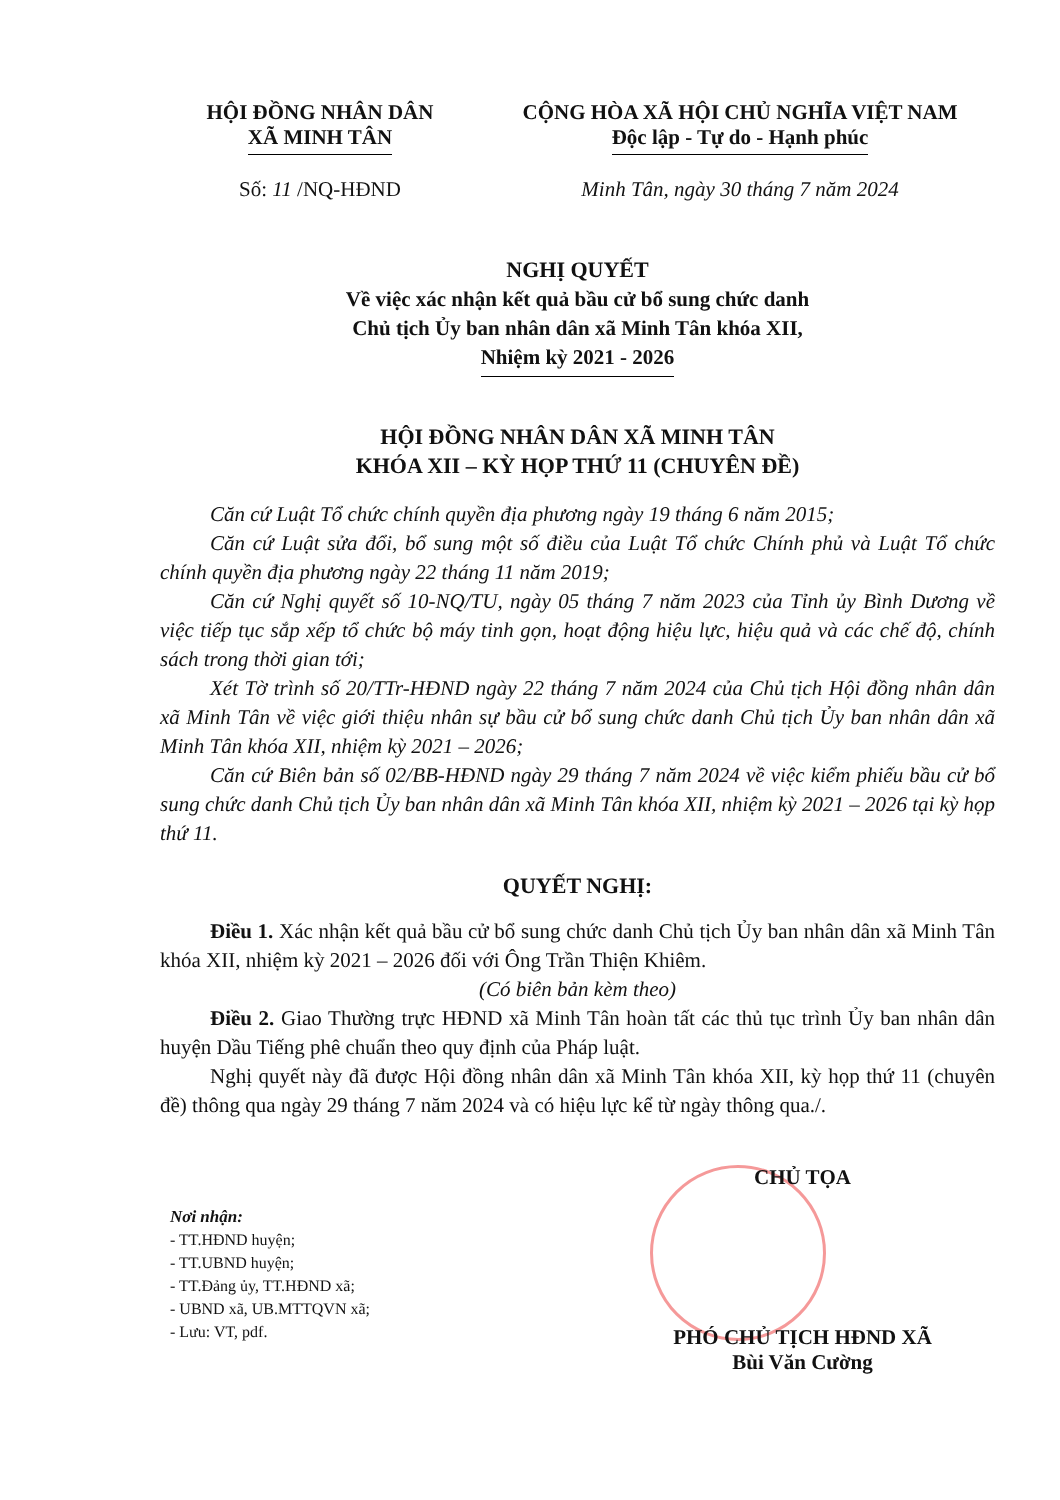HỘI ĐỒNG NHÂN DÂN
XÃ MINH TÂN
Số: 11 /NQ-HĐND
CỘNG HÒA XÃ HỘI CHỦ NGHĨA VIỆT NAM
Độc lập - Tự do - Hạnh phúc
Minh Tân, ngày 30 tháng 7 năm 2024
NGHỊ QUYẾT
Về việc xác nhận kết quả bầu cử bổ sung chức danh
Chủ tịch Ủy ban nhân dân xã Minh Tân khóa XII,
Nhiệm kỳ 2021 - 2026
HỘI ĐỒNG NHÂN DÂN XÃ MINH TÂN
KHÓA XII – KỲ HỌP THỨ 11 (CHUYÊN ĐỀ)
Căn cứ Luật Tổ chức chính quyền địa phương ngày 19 tháng 6 năm 2015;
Căn cứ Luật sửa đổi, bổ sung một số điều của Luật Tổ chức Chính phủ và Luật Tổ chức chính quyền địa phương ngày 22 tháng 11 năm 2019;
Căn cứ Nghị quyết số 10-NQ/TU, ngày 05 tháng 7 năm 2023 của Tỉnh ủy Bình Dương về việc tiếp tục sắp xếp tổ chức bộ máy tinh gọn, hoạt động hiệu lực, hiệu quả và các chế độ, chính sách trong thời gian tới;
Xét Tờ trình số 20/TTr-HĐND ngày 22 tháng 7 năm 2024 của Chủ tịch Hội đồng nhân dân xã Minh Tân về việc giới thiệu nhân sự bầu cử bổ sung chức danh Chủ tịch Ủy ban nhân dân xã Minh Tân khóa XII, nhiệm kỳ 2021 – 2026;
Căn cứ Biên bản số 02/BB-HĐND ngày 29 tháng 7 năm 2024 về việc kiểm phiếu bầu cử bổ sung chức danh Chủ tịch Ủy ban nhân dân xã Minh Tân khóa XII, nhiệm kỳ 2021 – 2026 tại kỳ họp thứ 11.
QUYẾT NGHỊ:
Điều 1. Xác nhận kết quả bầu cử bổ sung chức danh Chủ tịch Ủy ban nhân dân xã Minh Tân khóa XII, nhiệm kỳ 2021 – 2026 đối với Ông Trần Thiện Khiêm.
(Có biên bản kèm theo)
Điều 2. Giao Thường trực HĐND xã Minh Tân hoàn tất các thủ tục trình Ủy ban nhân dân huyện Dầu Tiếng phê chuẩn theo quy định của Pháp luật.
Nghị quyết này đã được Hội đồng nhân dân xã Minh Tân khóa XII, kỳ họp thứ 11 (chuyên đề) thông qua ngày 29 tháng 7 năm 2024 và có hiệu lực kể từ ngày thông qua./.
Nơi nhận:
- TT.HĐND huyện;
- TT.UBND huyện;
- TT.Đảng ủy, TT.HĐND xã;
- UBND xã, UB.MTTQVN xã;
- Lưu: VT, pdf.
CHỦ TỌA
PHÓ CHỦ TỊCH HĐND XÃ
Bùi Văn Cường